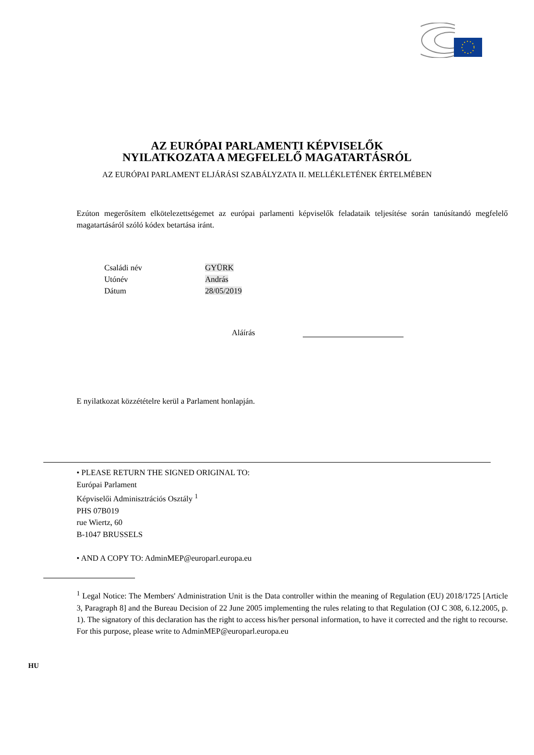AZ EURÓPAI PARLAMENTI KÉPVISELŐK
NYILATKOZATA A MEGFELELŐ MAGATARTÁSRÓL
AZ EURÓPAI PARLAMENT ELJÁRÁSI SZABÁLYZATA II. MELLÉKLETÉNEK ÉRTELMÉBEN
Ezúton megerősítem elkötelezettségemet az európai parlamenti képviselők feladataik teljesítése során tanúsítandó megfelelő magatartásáról szóló kódex betartása iránt.
Családi név GYÜRK
Utónév András
Dátum 28/05/2019
Aláírás
E nyilatkozat közzétételre kerül a Parlament honlapján.
• PLEASE RETURN THE SIGNED ORIGINAL TO:
Európai Parlament
Képviselői Adminisztrációs Osztály <sup>1</sup>
PHS 07B019
rue Wiertz, 60
B-1047 BRUSSELS
• AND A COPY TO: AdminMEP@europarl.europa.eu
<sup>1</sup> Legal Notice: The Members' Administration Unit is the Data controller within the meaning of Regulation (EU) 2018/1725 [Article 3, Paragraph 8] and the Bureau Decision of 22 June 2005 implementing the rules relating to that Regulation (OJ C 308, 6.12.2005, p. 1). The signatory of this declaration has the right to access his/her personal information, to have it corrected and the right to recourse. For this purpose, please write to AdminMEP@europarl.europa.eu
HU